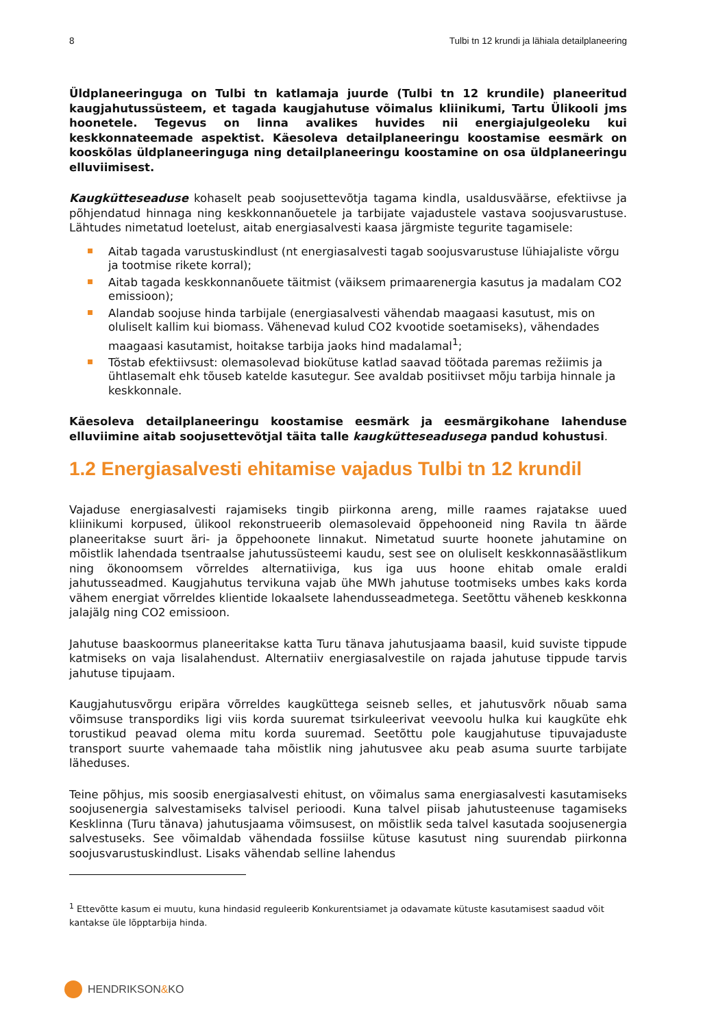8 Tulbi tn 12 krundi ja lähiala detailplaneering
Üldplaneeringuga on Tulbi tn katlamaja juurde (Tulbi tn 12 krundile) planeeritud kaugjahutussüsteem, et tagada kaugjahutuse võimalus kliinikumi, Tartu Ülikooli jms hoonetele. Tegevus on linna avalikes huvides nii energiajulgeoleku kui keskkonnateemade aspektist. Käesoleva detailplaneeringu koostamise eesmärk on kooskõlas üldplaneeringuga ning detailplaneeringu koostamine on osa üldplaneeringu elluviimisest.
Kaugkütteseaduse kohaselt peab soojusettevõtja tagama kindla, usaldusväärse, efektiivse ja põhjendatud hinnaga ning keskkonnanõuetele ja tarbijate vajadustele vastava soojusvarustuse. Lähtudes nimetatud loetelust, aitab energiasalvesti kaasa järgmiste tegurite tagamisele:
Aitab tagada varustuskindlust (nt energiasalvesti tagab soojusvarustuse lühiajaliste võrgu ja tootmise rikete korral);
Aitab tagada keskkonnanõuete täitmist (väiksem primaarenergia kasutus ja madalam CO2 emissioon);
Alandab soojuse hinda tarbijale (energiasalvesti vähendab maagaasi kasutust, mis on oluliselt kallim kui biomass. Vähenevad kulud CO2 kvootide soetamiseks), vähendades maagaasi kasutamist, hoitakse tarbija jaoks hind madalamal<sup>1</sup>;
Tõstab efektiivsust: olemasolevad biokütuse katlad saavad töötada paremas režiimis ja ühtlasemalt ehk tõuseb katelde kasutegur. See avaldab positiivset mõju tarbija hinnale ja keskkonnale.
Käesoleva detailplaneeringu koostamise eesmärk ja eesmärgikohane lahenduse elluviimine aitab soojusettevõtjal täita talle kaugkütteseadusega pandud kohustusi.
1.2 Energiasalvesti ehitamise vajadus Tulbi tn 12 krundil
Vajaduse energiasalvesti rajamiseks tingib piirkonna areng, mille raames rajatakse uued kliinikumi korpused, ülikool rekonstrueerib olemasolevaid õppehooneid ning Ravila tn äärde planeeritakse suurt äri- ja õppehoonete linnakut. Nimetatud suurte hoonete jahutamine on mõistlik lahendada tsentraalse jahutussüsteemi kaudu, sest see on oluliselt keskkonnasäästlikum ning ökonoomsem võrreldes alternatiiviga, kus iga uus hoone ehitab omale eraldi jahutusseadmed. Kaugjahutus tervikuna vajab ühe MWh jahutuse tootmiseks umbes kaks korda vähem energiat võrreldes klientide lokaalsete lahendusseadmetega. Seetõttu väheneb keskkonna jalajälg ning CO2 emissioon.
Jahutuse baaskoormus planeeritakse katta Turu tänava jahutusjaama baasil, kuid suviste tippude katmiseks on vaja lisalahendust. Alternatiiv energiasalvestile on rajada jahutuse tippude tarvis jahutuse tipujaam.
Kaugjahutusvõrgu eripära võrreldes kaugküttega seisneb selles, et jahutusvõrk nõuab sama võimsuse transpordiks ligi viis korda suuremat tsirkuleerivat veevoolu hulka kui kaugküte ehk torustikud peavad olema mitu korda suuremad. Seetõttu pole kaugjahutuse tipuvajaduste transport suurte vahemaade taha mõistlik ning jahutusvee aku peab asuma suurte tarbijate läheduses.
Teine põhjus, mis soosib energiasalvesti ehitust, on võimalus sama energiasalvesti kasutamiseks soojusenergia salvestamiseks talvisel perioodi. Kuna talvel piisab jahutusteenuse tagamiseks Kesklinna (Turu tänava) jahutusjaama võimsusest, on mõistlik seda talvel kasutada soojusenergia salvestuseks. See võimaldab vähendada fossiilse kütuse kasutust ning suurendab piirkonna soojusvarustuskindlust. Lisaks vähendab selline lahendus
<sup>1</sup> Ettevõtte kasum ei muutu, kuna hindasid reguleerib Konkurentsiamet ja odavamate kütuste kasutamisest saadud võit kantakse üle lõpptarbija hinda.
HENDRIKSON & KO